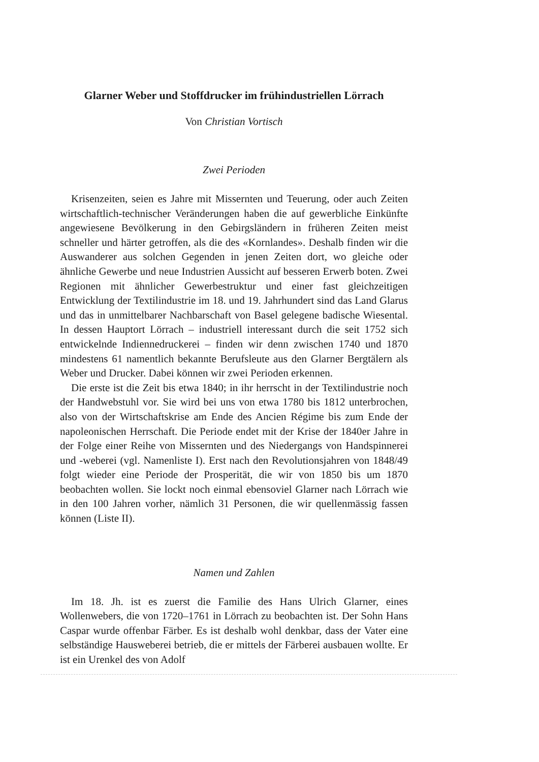Glarner Weber und Stoffdrucker im frühindustriellen Lörrach
Von Christian Vortisch
Zwei Perioden
Krisenzeiten, seien es Jahre mit Missernten und Teuerung, oder auch Zeiten wirtschaftlich-technischer Veränderungen haben die auf gewerbliche Einkünfte angewiesene Bevölkerung in den Gebirgsländern in früheren Zeiten meist schneller und härter getroffen, als die des «Kornlandes». Deshalb finden wir die Auswanderer aus solchen Gegenden in jenen Zeiten dort, wo gleiche oder ähnliche Gewerbe und neue Industrien Aussicht auf besseren Erwerb boten. Zwei Regionen mit ähnlicher Gewerbestruktur und einer fast gleichzeitigen Entwicklung der Textilindustrie im 18. und 19. Jahrhundert sind das Land Glarus und das in unmittelbarer Nachbarschaft von Basel gelegene badische Wiesental. In dessen Hauptort Lörrach – industriell interessant durch die seit 1752 sich entwickelnde Indiennedruckerei – finden wir denn zwischen 1740 und 1870 mindestens 61 namentlich bekannte Berufsleute aus den Glarner Bergtälern als Weber und Drucker. Dabei können wir zwei Perioden erkennen.
Die erste ist die Zeit bis etwa 1840; in ihr herrscht in der Textilindustrie noch der Handwebstuhl vor. Sie wird bei uns von etwa 1780 bis 1812 unterbrochen, also von der Wirtschaftskrise am Ende des Ancien Régime bis zum Ende der napoleonischen Herrschaft. Die Periode endet mit der Krise der 1840er Jahre in der Folge einer Reihe von Missernten und des Niedergangs von Handspinnerei und -weberei (vgl. Namenliste I). Erst nach den Revolutionsjahren von 1848/49 folgt wieder eine Periode der Prosperität, die wir von 1850 bis um 1870 beobachten wollen. Sie lockt noch einmal ebensoviel Glarner nach Lörrach wie in den 100 Jahren vorher, nämlich 31 Personen, die wir quellenmässig fassen können (Liste II).
Namen und Zahlen
Im 18. Jh. ist es zuerst die Familie des Hans Ulrich Glarner, eines Wollenwebers, die von 1720–1761 in Lörrach zu beobachten ist. Der Sohn Hans Caspar wurde offenbar Färber. Es ist deshalb wohl denkbar, dass der Vater eine selbständige Hausweberei betrieb, die er mittels der Färberei ausbauen wollte. Er ist ein Urenkel des von Adolf